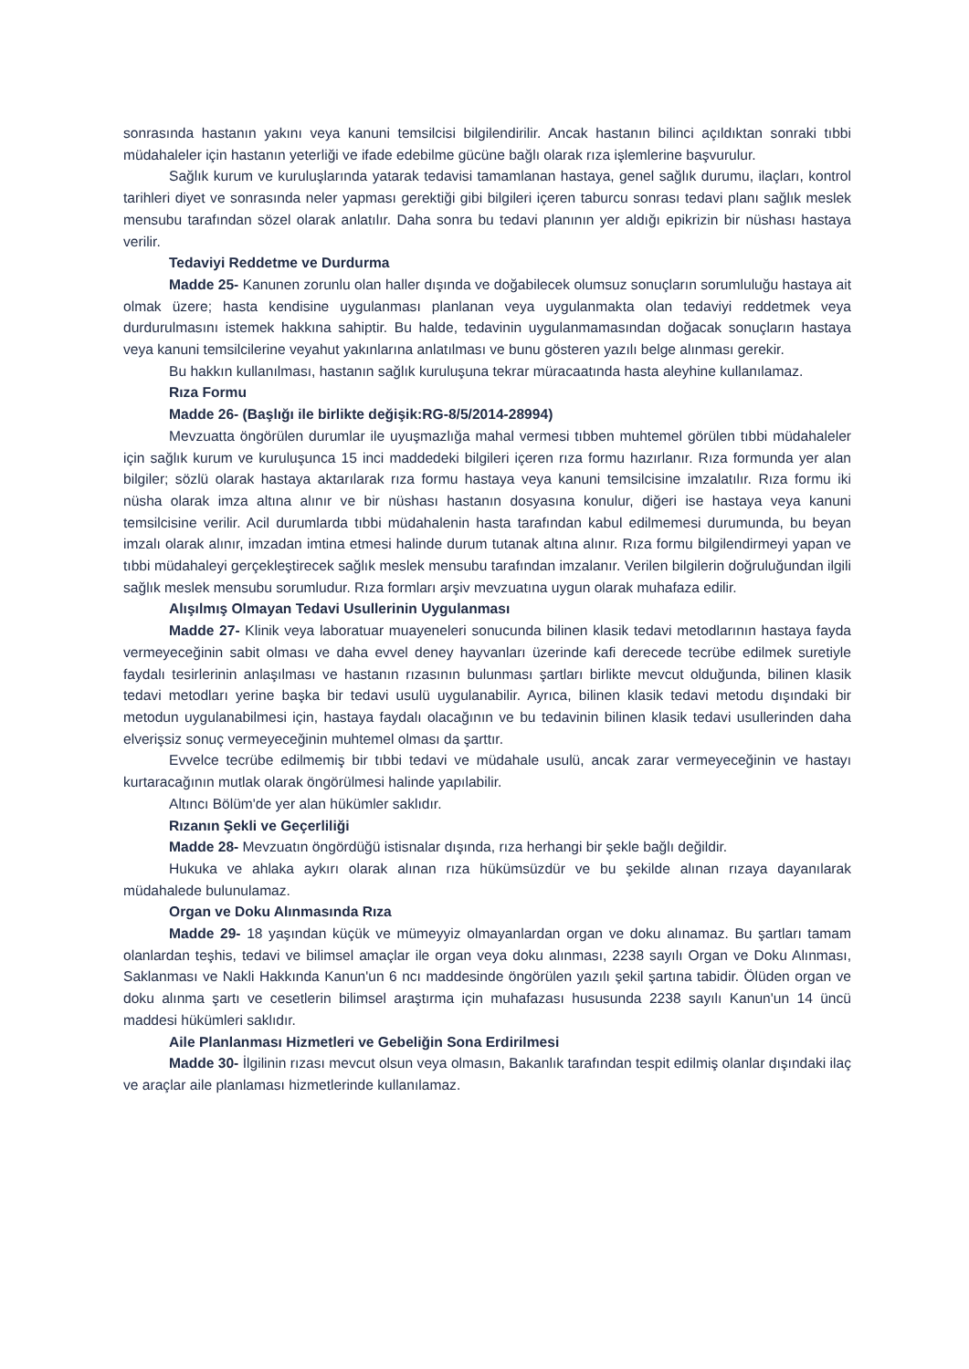sonrasında hastanın yakını veya kanuni temsilcisi bilgilendirilir. Ancak hastanın bilinci açıldıktan sonraki tıbbi müdahaleler için hastanın yeterliği ve ifade edebilme gücüne bağlı olarak rıza işlemlerine başvurulur.
Sağlık kurum ve kuruluşlarında yatarak tedavisi tamamlanan hastaya, genel sağlık durumu, ilaçları, kontrol tarihleri diyet ve sonrasında neler yapması gerektiği gibi bilgileri içeren taburcu sonrası tedavi planı sağlık meslek mensubu tarafından sözel olarak anlatılır. Daha sonra bu tedavi planının yer aldığı epikrizin bir nüshası hastaya verilir.
Tedaviyi Reddetme ve Durdurma
Madde 25- Kanunen zorunlu olan haller dışında ve doğabilecek olumsuz sonuçların sorumluluğu hastaya ait olmak üzere; hasta kendisine uygulanması planlanan veya uygulanmakta olan tedaviyi reddetmek veya durdurulmasını istemek hakkına sahiptir. Bu halde, tedavinin uygulanmamasından doğacak sonuçların hastaya veya kanuni temsilcilerine veyahut yakınlarına anlatılması ve bunu gösteren yazılı belge alınması gerekir.
Bu hakkın kullanılması, hastanın sağlık kuruluşuna tekrar müracaatında hasta aleyhine kullanılamaz.
Rıza Formu
Madde 26- (Başlığı ile birlikte değişik:RG-8/5/2014-28994)
Mevzuatta öngörülen durumlar ile uyuşmazlığa mahal vermesi tıbben muhtemel görülen tıbbi müdahaleler için sağlık kurum ve kuruluşunca 15 inci maddedeki bilgileri içeren rıza formu hazırlanır. Rıza formunda yer alan bilgiler; sözlü olarak hastaya aktarılarak rıza formu hastaya veya kanuni temsilcisine imzalatılır. Rıza formu iki nüsha olarak imza altına alınır ve bir nüshası hastanın dosyasına konulur, diğeri ise hastaya veya kanuni temsilcisine verilir. Acil durumlarda tıbbi müdahalenin hasta tarafından kabul edilmemesi durumunda, bu beyan imzalı olarak alınır, imzadan imtina etmesi halinde durum tutanak altına alınır. Rıza formu bilgilendirmeyi yapan ve tıbbi müdahaleyi gerçekleştirecek sağlık meslek mensubu tarafından imzalanır. Verilen bilgilerin doğruluğundan ilgili sağlık meslek mensubu sorumludur. Rıza formları arşiv mevzuatına uygun olarak muhafaza edilir.
Alışılmış Olmayan Tedavi Usullerinin Uygulanması
Madde 27- Klinik veya laboratuar muayeneleri sonucunda bilinen klasik tedavi metodlarının hastaya fayda vermeyeceğinin sabit olması ve daha evvel deney hayvanları üzerinde kafi derecede tecrübe edilmek suretiyle faydalı tesirlerinin anlaşılması ve hastanın rızasının bulunması şartları birlikte mevcut olduğunda, bilinen klasik tedavi metodları yerine başka bir tedavi usulü uygulanabilir. Ayrıca, bilinen klasik tedavi metodu dışındaki bir metodun uygulanabilmesi için, hastaya faydalı olacağının ve bu tedavinin bilinen klasik tedavi usullerinden daha elverişsiz sonuç vermeyeceğinin muhtemel olması da şarttır.
Evvelce tecrübe edilmemiş bir tıbbi tedavi ve müdahale usulü, ancak zarar vermeyeceğinin ve hastayı kurtaracağının mutlak olarak öngörülmesi halinde yapılabilir.
Altıncı Bölüm'de yer alan hükümler saklıdır.
Rızanın Şekli ve Geçerliliği
Madde 28- Mevzuatın öngördüğü istisnalar dışında, rıza herhangi bir şekle bağlı değildir.
Hukuka ve ahlaka aykırı olarak alınan rıza hükümsüzdür ve bu şekilde alınan rızaya dayanılarak müdahalede bulunulamaz.
Organ ve Doku Alınmasında Rıza
Madde 29- 18 yaşından küçük ve mümeyyiz olmayanlardan organ ve doku alınamaz. Bu şartları tamam olanlardan teşhis, tedavi ve bilimsel amaçlar ile organ veya doku alınması, 2238 sayılı Organ ve Doku Alınması, Saklanması ve Nakli Hakkında Kanun'un 6 ncı maddesinde öngörülen yazılı şekil şartına tabidir. Ölüden organ ve doku alınma şartı ve cesetlerin bilimsel araştırma için muhafazası hususunda 2238 sayılı Kanun'un 14 üncü maddesi hükümleri saklıdır.
Aile Planlanması Hizmetleri ve Gebeliğin Sona Erdirilmesi
Madde 30- İlgilinin rızası mevcut olsun veya olmasın, Bakanlık tarafından tespit edilmiş olanlar dışındaki ilaç ve araçlar aile planlaması hizmetlerinde kullanılamaz.